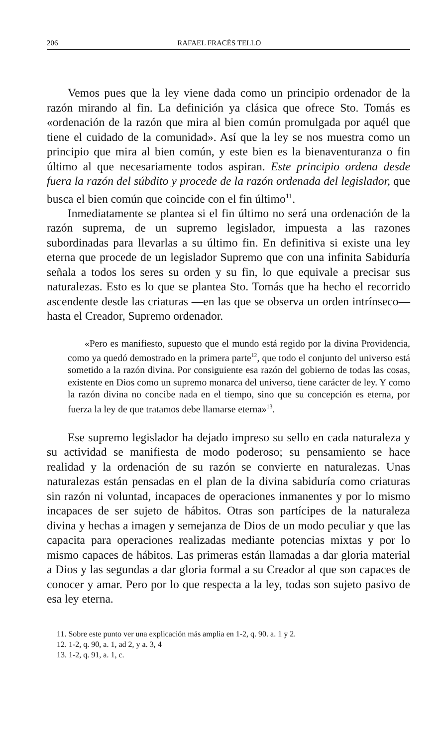206 RAFAEL FRACÉS TELLO
Vemos pues que la ley viene dada como un principio ordenador de la razón mirando al fin. La definición ya clásica que ofrece Sto. Tomás es «ordenación de la razón que mira al bien común promulgada por aquél que tiene el cuidado de la comunidad». Así que la ley se nos muestra como un principio que mira al bien común, y este bien es la bienaventuranza o fin último al que necesariamente todos aspiran. Este principio ordena desde fuera la razón del súbdito y procede de la razón ordenada del legislador, que busca el bien común que coincide con el fin último<sup>11</sup>.
Inmediatamente se plantea si el fin último no será una ordenación de la razón suprema, de un supremo legislador, impuesta a las razones subordinadas para llevarlas a su último fin. En definitiva si existe una ley eterna que procede de un legislador Supremo que con una infinita Sabiduría señala a todos los seres su orden y su fin, lo que equivale a precisar sus naturalezas. Esto es lo que se plantea Sto. Tomás que ha hecho el recorrido ascendente desde las criaturas —en las que se observa un orden intrínseco— hasta el Creador, Supremo ordenador.
«Pero es manifiesto, supuesto que el mundo está regido por la divina Providencia, como ya quedó demostrado en la primera parte<sup>12</sup>, que todo el conjunto del universo está sometido a la razón divina. Por consiguiente esa razón del gobierno de todas las cosas, existente en Dios como un supremo monarca del universo, tiene carácter de ley. Y como la razón divina no concibe nada en el tiempo, sino que su concepción es eterna, por fuerza la ley de que tratamos debe llamarse eterna»<sup>13</sup>.
Ese supremo legislador ha dejado impreso su sello en cada naturaleza y su actividad se manifiesta de modo poderoso; su pensamiento se hace realidad y la ordenación de su razón se convierte en naturalezas. Unas naturalezas están pensadas en el plan de la divina sabiduría como criaturas sin razón ni voluntad, incapaces de operaciones inmanentes y por lo mismo incapaces de ser sujeto de hábitos. Otras son partícipes de la naturaleza divina y hechas a imagen y semejanza de Dios de un modo peculiar y que las capacita para operaciones realizadas mediante potencias mixtas y por lo mismo capaces de hábitos. Las primeras están llamadas a dar gloria material a Dios y las segundas a dar gloria formal a su Creador al que son capaces de conocer y amar. Pero por lo que respecta a la ley, todas son sujeto pasivo de esa ley eterna.
11. Sobre este punto ver una explicación más amplia en 1-2, q. 90. a. 1 y 2.
12. 1-2, q. 90, a. 1, ad 2, y a. 3, 4
13. 1-2, q. 91, a. 1, c.